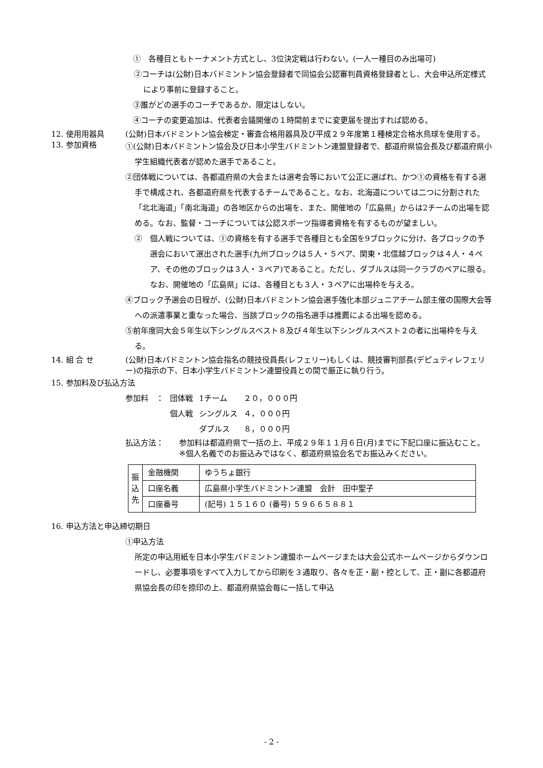①　各種目ともトーナメント方式とし、3位決定戦は行わない。(一人一種目のみ出場可)
②コーチは(公財)日本バドミントン協会登録者で同協会公認審判員資格登録者とし、大会申込所定様式により事前に登録すること。
③誰がどの選手のコーチであるか、限定はしない。
④コーチの変更追加は、代表者会議開催の１時間前までに変更届を提出すれば認める。
12. 使用用器具 (公財)日本バドミントン協会検定・審査合格用器具及び平成２９年度第１種検定合格水鳥球を使用する。
13. 参加資格
①(公財)日本バドミントン協会及び日本小学生バドミントン連盟登録者で、都道府県協会長及び都道府県小学生組織代表者が認めた選手であること。
②団体戦については、各都道府県の大会または選考会等において公正に選ばれ、かつ①の資格を有する選手で構成され、各都道府県を代表するチームであること。なお、北海道については二つに分割された「北北海道」「南北海道」の各地区からの出場を、また、開催地の「広島県」からは2チームの出場を認める。なお、監督・コーチについては公認スポーツ指導者資格を有するものが望ましい。
②　個人戦については、①の資格を有する選手で各種目とも全国を9ブロックに分け、各ブロックの予選会において選出された選手(九州ブロックは５人・５ペア、関東・北信越ブロックは４人・４ペア、その他のブロックは３人・３ペア)であること。ただし、ダブルスは同一クラブのペアに限る。なお、開催地の「広島県」には、各種目とも３人・３ペアに出場枠を与える。
④ブロック予選会の日程が、(公財)日本バドミントン協会選手強化本部ジュニアチーム部主催の国際大会等への派遣事業と重なった場合、当該ブロックの指名選手は推薦による出場を認める。
⑤前年度同大会５年生以下シングルスベスト８及び４年生以下シングルスベスト２の者に出場枠を与える。
14. 組 合 せ (公財)日本バドミントン協会指名の競技役員長(レフェリー)もしくは、競技審判部長(デピュティレフェリー)の指示の下、日本小学生バドミントン連盟役員との間で厳正に執り行う。
15. 参加料及び払込方法
| 参加料 ： | 団体戦 | 1チーム | ２０，０００円 |
| | 個人戦 | シングルス | ４，０００円 |
| | | ダブルス | ８，０００円 |
払込方法： 参加料は都道府県で一括の上、平成２９年１１月６日(月)までに下記口座に振込むこと。
※個人名義でのお振込みではなく、都道府県協会名でお振込みください。
| 振 込 先 | 金融機関 | ゆうちょ銀行 |
| | 口座名義 | 広島県小学生バドミントン連盟 会計 田中聖子 |
| | 口座番号 | (記号) １５１６０ (番号) ５９６６５８８１ |
16. 申込方法と申込締切期日
①申込方法
所定の申込用紙を日本小学生バドミントン連盟ホームページまたは大会公式ホームページからダウンロードし、必要事項をすべて入力してから印刷を３通取り、各々を正・副・控として、正・副に各都道府県協会長の印を捺印の上、都道府県協会毎に一括して申込
- 2 -